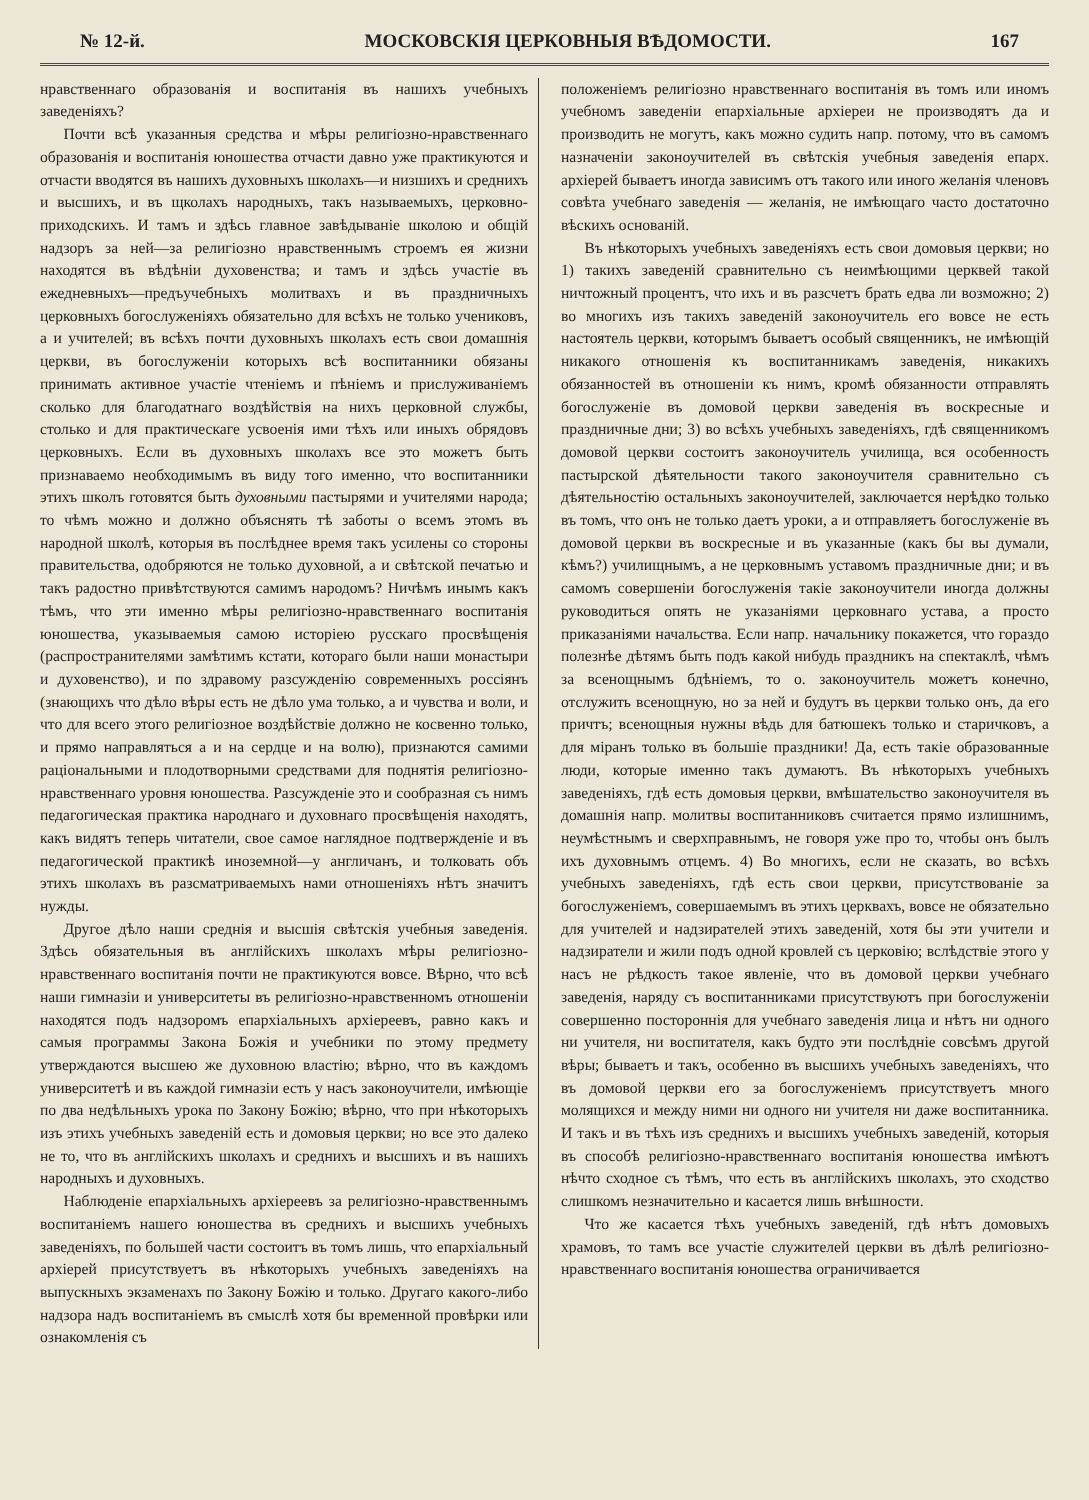№ 12-й. МОСКОВСКІЯ ЦЕРКОВНЫЯ ВѢДОМОСТИ. 167
нравственнаго образованія и воспитанія въ нашихъ учебныхъ заведеніяхъ?
Почти всѣ указанныя средства и мѣры религіозно-нравственнаго образованія и воспитанія юношества отчасти давно уже практикуются и отчасти вводятся въ нашихъ духовныхъ школахъ—и низшихъ и среднихъ и высшихъ, и въ щколахъ народныхъ, такъ называемыхъ, церковно-приходскихъ. И тамъ и здѣсь главное завѣдываніе школою и общій надзоръ за ней—за религіозно нравственнымъ строемъ ея жизни находятся въ вѣдѣніи духовенства; и тамъ и здѣсь участіе въ ежедневныхъ—предъучебныхъ молитвахъ и въ праздничныхъ церковныхъ богослуженіяхъ обязательно для всѣхъ не только учениковъ, а и учителей; въ всѣхъ почти духовныхъ школахъ есть свои домашнія церкви, въ богослуженіи которыхъ всѣ воспитанники обязаны принимать активное участіе чтеніемъ и пѣніемъ и прислуживаніемъ сколько для благодатнаго воздѣйствія на нихъ церковной службы, столько и для практическаге усвоенія ими тѣхъ или иныхъ обрядовъ церковныхъ. Если въ духовныхъ школахъ все это можетъ быть признаваемо необходимымъ въ виду того именно, что воспитанники этихъ школъ готовятся быть духовными пастырями и учителями народа; то чѣмъ можно и должно объяснять тѣ заботы о всемъ этомъ въ народной школѣ, которыя въ послѣднее время такъ усилены со стороны правительства, одобряются не только духовной, а и свѣтской печатью и такъ радостно привѣтствуются самимъ народомъ? Ничѣмъ инымъ какъ тѣмъ, что эти именно мѣры религіозно-нравственнаго воспитанія юношества, указываемыя самою исторіею русскаго просвѣщенія (распространителями замѣтимъ кстати, котораго были наши монастыри и духовенство), и по здравому разсужденію современныхъ россіянъ (знающихъ что дѣло вѣры есть не дѣло ума только, а и чувства и воли, и что для всего этого религіозное воздѣйствіе должно не косвенно только, и прямо направляться а и на сердце и на волю), признаются самими раціональными и плодотворными средствами для поднятія религіозно-нравственнаго уровня юношества. Разсужденіе это и сообразная съ нимъ педагогическая практика народнаго и духовнаго просвѣщенія находятъ, какъ видятъ теперь читатели, свое самое наглядное подтвержденіе и въ педагогической практикѣ иноземной—у англичанъ, и толковать объ этихъ школахъ въ разсматриваемыхъ нами отношеніяхъ нѣтъ значитъ нужды.
Другое дѣло наши среднія и высшія свѣтскія учебныя заведенія. Здѣсь обязательныя въ англійскихъ школахъ мѣры религіозно-нравственнаго воспитанія почти не практикуются вовсе. Вѣрно, что всѣ наши гимназіи и университеты въ религіозно-нравственномъ отношеніи находятся подъ надзоромъ епархіальныхъ архіереевъ, равно какъ и самыя программы Закона Божія и учебники по этому предмету утверждаются высшею же духовною властію; вѣрно, что въ каждомъ университетѣ и въ каждой гимназіи есть у насъ законоучители, имѣющіе по два недѣльныхъ урока по Закону Божію; вѣрно, что при нѣкоторыхъ изъ этихъ учебныхъ заведеній есть и домовыя церкви; но все это далеко не то, что въ англійскихъ школахъ и среднихъ и высшихъ и въ нашихъ народныхъ и духовныхъ.
Наблюденіе епархіальныхъ архіереевъ за религіозно-нравственнымъ воспитаніемъ нашего юношества въ среднихъ и высшихъ учебныхъ заведеніяхъ, по большей части состоитъ въ томъ лишь, что епархіальный архіерей присутствуетъ въ нѣкоторыхъ учебныхъ заведеніяхъ на выпускныхъ экзаменахъ по Закону Божію и только. Другаго какого-либо надзора надъ воспитаніемъ въ смыслѣ хотя бы временной провѣрки или ознакомленія съ
положеніемъ религіозно нравственнаго воспитанія въ томъ или иномъ учебномъ заведеніи епархіальные архіереи не производятъ да и производить не могутъ, какъ можно судить напр. потому, что въ самомъ назначеніи законоучителей въ свѣтскія учебныя заведенія епарх. архіерей бываетъ иногда зависимъ отъ такого или иного желанія членовъ совѣта учебнаго заведенія — желанія, не имѣющаго часто достаточно вѣскихъ основаній.
Въ нѣкоторыхъ учебныхъ заведеніяхъ есть свои домовыя церкви; но 1) такихъ заведеній сравнительно съ неимѣющими церквей такой ничтожный процентъ, что ихъ и въ разсчетъ брать едва ли возможно; 2) во многихъ изъ такихъ заведеній законоучитель его вовсе не есть настоятель церкви, которымъ бываетъ особый священникъ, не имѣющій никакого отношенія къ воспитанникамъ заведенія, никакихъ обязанностей въ отношеніи къ нимъ, кромѣ обязанности отправлять богослуженіе въ домовой церкви заведенія въ воскресные и праздничные дни; 3) во всѣхъ учебныхъ заведеніяхъ, гдѣ священникомъ домовой церкви состоитъ законоучитель училища, вся особенность пастырской дѣятельности такого законоучителя сравнительно съ дѣятельностію остальныхъ законоучителей, заключается нерѣдко только въ томъ, что онъ не только даетъ уроки, а и отправляетъ богослуженіе въ домовой церкви въ воскресные и въ указанные (какъ бы вы думали, кѣмъ?) училищнымъ, а не церковнымъ уставомъ праздничные дни; и въ самомъ совершеніи богослуженія такіе законоучители иногда должны руководиться опять не указаніями церковнаго устава, а просто приказаніями начальства. Если напр. начальнику покажется, что гораздо полезнѣе дѣтямъ быть подъ какой нибудь праздникъ на спектаклѣ, чѣмъ за всенощнымъ бдѣніемъ, то о. законоучитель можетъ конечно, отслужить всенощную, но за ней и будутъ въ церкви только онъ, да его причтъ; всенощныя нужны вѣдь для батюшекъ только и старичковъ, а для міранъ только въ большіе праздники! Да, есть такіе образованные люди, которые именно такъ думаютъ. Въ нѣкоторыхъ учебныхъ заведеніяхъ, гдѣ есть домовыя церкви, вмѣшательство законоучителя въ домашнія напр. молитвы воспитанниковъ считается прямо излишнимъ, неумѣстнымъ и сверхправнымъ, не говоря уже про то, чтобы онъ былъ ихъ духовнымъ отцемъ. 4) Во многихъ, если не сказать, во всѣхъ учебныхъ заведеніяхъ, гдѣ есть свои церкви, присутствованіе за богослуженіемъ, совершаемымъ въ этихъ церквахъ, вовсе не обязательно для учителей и надзирателей этихъ заведеній, хотя бы эти учители и надзиратели и жили подъ одной кровлей съ церковію; вслѣдствіе этого у насъ не рѣдкость такое явленіе, что въ домовой церкви учебнаго заведенія, наряду съ воспитанниками присутствуютъ при богослуженіи совершенно постороннія для учебнаго заведенія лица и нѣтъ ни одного ни учителя, ни воспитателя, какъ будто эти послѣдніе совсѣмъ другой вѣры; бываетъ и такъ, особенно въ высшихъ учебныхъ заведеніяхъ, что въ домовой церкви его за богослуженіемъ присутствуетъ много молящихся и между ними ни одного ни учителя ни даже воспитанника. И такъ и въ тѣхъ изъ среднихъ и высшихъ учебныхъ заведеній, которыя въ способѣ религіозно-нравственнаго воспитанія юношества имѣютъ нѣчто сходное съ тѣмъ, что есть въ англійскихъ школахъ, это сходство слишкомъ незначительно и касается лишь внѣшности.
Что же касается тѣхъ учебныхъ заведеній, гдѣ нѣтъ домовыхъ храмовъ, то тамъ все участіе служителей церкви въ дѣлѣ религіозно-нравственнаго воспитанія юношества ограничивается